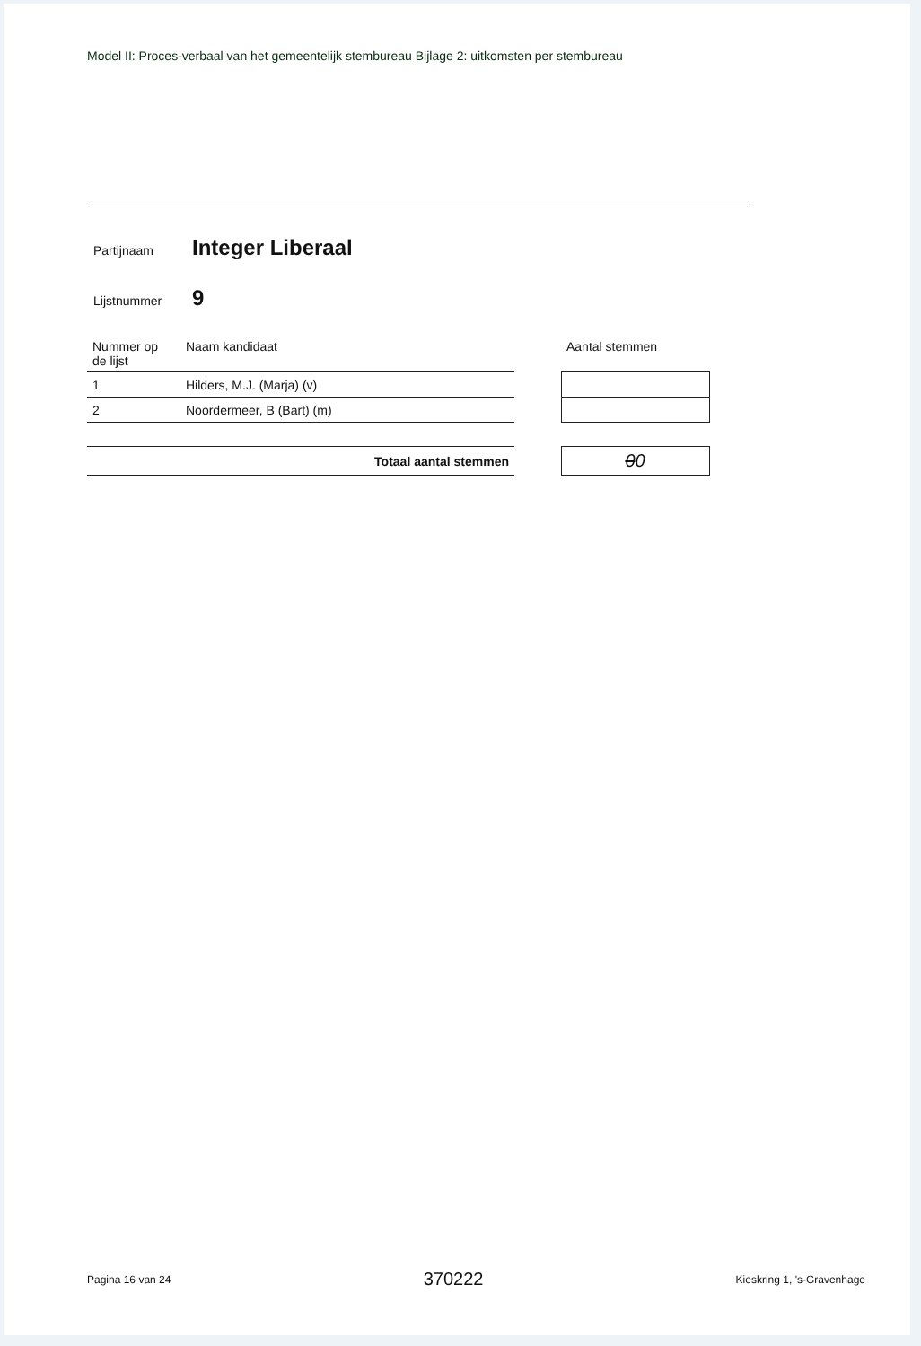Model II: Proces-verbaal van het gemeentelijk stembureau Bijlage 2: uitkomsten per stembureau
Partijnaam
Integer Liberaal
Lijstnummer
9
| Nummer op de lijst | Naam kandidaat | | Aantal stemmen |
| --- | --- | --- | --- |
| 1 | Hilders, M.J. (Marja) (v) | | |
| 2 | Noordermeer, B (Bart) (m) | | |
| Totaal aantal stemmen | | | 0 0 |
Pagina 16 van 24 370222 Kieskring 1, 's-Gravenhage